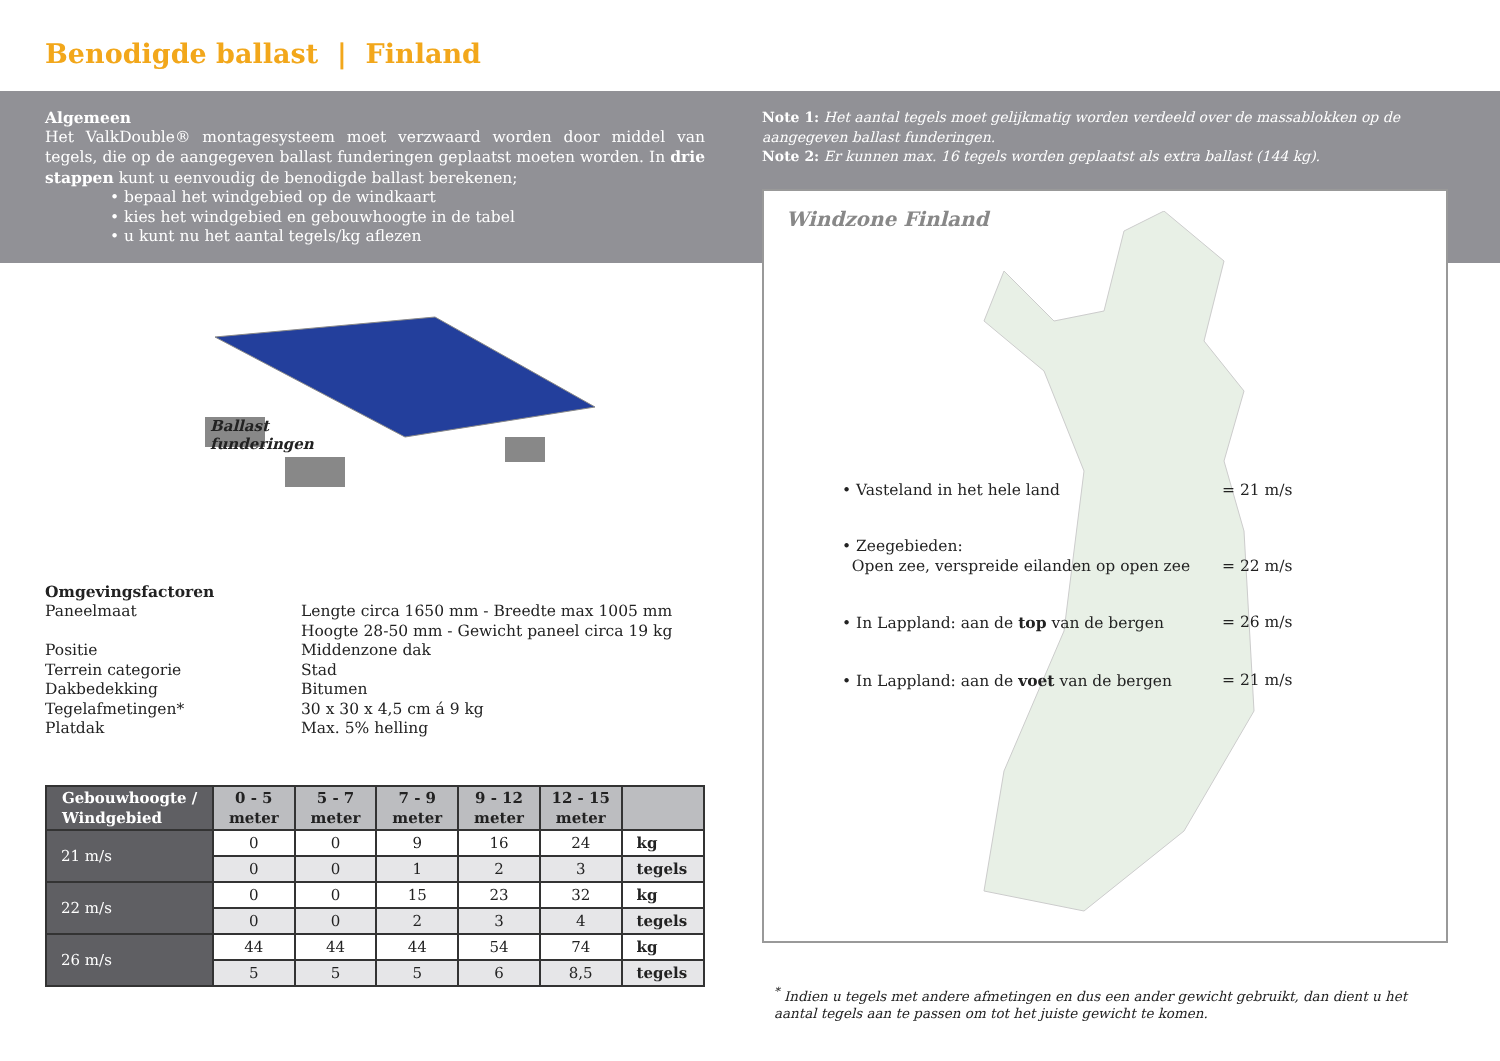Benodigde ballast | Finland
Algemeen
Het ValkDouble® montagesysteem moet verzwaard worden door middel van tegels, die op de aangegeven ballast funderingen geplaatst moeten worden. In drie stappen kunt u eenvoudig de benodigde ballast berekenen;
• bepaal het windgebied op de windkaart
• kies het windgebied en gebouwhoogte in de tabel
• u kunt nu het aantal tegels/kg aflezen
Ballast
funderingen
Omgevingsfactoren
| Paneelmaat | Lengte circa 1650 mm - Breedte max 1005 mm Hoogte 28-50 mm - Gewicht paneel circa 19 kg |
| Positie | Middenzone dak |
| Terrein categorie | Stad |
| Dakbedekking | Bitumen |
| Tegelafmetingen* | 30 x 30 x 4,5 cm á 9 kg |
| Platdak | Max. 5% helling |
| Gebouwhoogte / Windgebied | 0 - 5 meter | 5 - 7 meter | 7 - 9 meter | 9 - 12 meter | 12 - 15 meter | |
| --- | --- | --- | --- | --- | --- | --- |
| 21 m/s | 0 | 0 | 9 | 16 | 24 | kg |
| | 0 | 0 | 1 | 2 | 3 | tegels |
| 22 m/s | 0 | 0 | 15 | 23 | 32 | kg |
| | 0 | 0 | 2 | 3 | 4 | tegels |
| 26 m/s | 44 | 44 | 44 | 54 | 74 | kg |
| | 5 | 5 | 5 | 6 | 8,5 | tegels |
Note 1: Het aantal tegels moet gelijkmatig worden verdeeld over de massablokken op de aangegeven ballast funderingen.
Note 2: Er kunnen max. 16 tegels worden geplaatst als extra ballast (144 kg).
Windzone Finland
• Vasteland in het hele land = 21 m/s
• Zeegebieden:
Open zee, verspreide eilanden op open zee
= 22 m/s
• In Lappland: aan de top van de bergen = 26 m/s
• In Lappland: aan de voet van de bergen = 21 m/s
<sup>*</sup> Indien u tegels met andere afmetingen en dus een ander gewicht gebruikt, dan dient u het aantal tegels aan te passen om tot het juiste gewicht te komen.